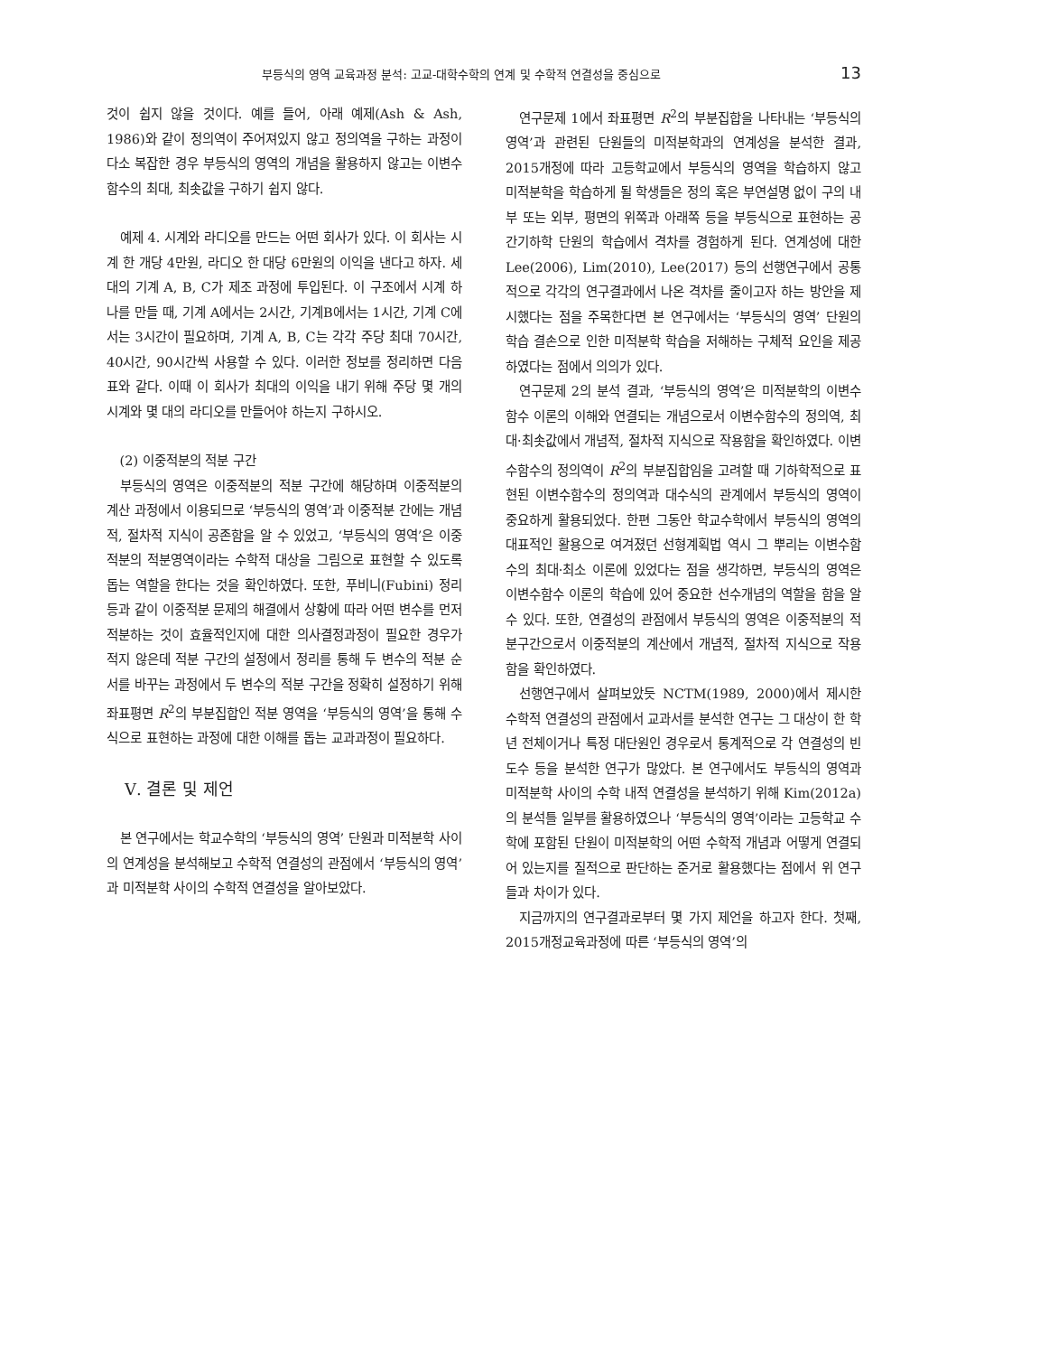부등식의 영역 교육과정 분석: 고교-대학수학의 연계 및 수학적 연결성을 중심으로 13
것이 쉽지 않을 것이다. 예를 들어, 아래 예제(Ash & Ash, 1986)와 같이 정의역이 주어져있지 않고 정의역을 구하는 과정이 다소 복잡한 경우 부등식의 영역의 개념을 활용하지 않고는 이변수함수의 최대, 최솟값을 구하기 쉽지 않다.
예제 4. 시계와 라디오를 만드는 어떤 회사가 있다. 이 회사는 시계 한 개당 4만원, 라디오 한 대당 6만원의 이익을 낸다고 하자. 세 대의 기계 A, B, C가 제조 과정에 투입된다. 이 구조에서 시계 하나를 만들 때, 기계 A에서는 2시간, 기계B에서는 1시간, 기계 C에서는 3시간이 필요하며, 기계 A, B, C는 각각 주당 최대 70시간, 40시간, 90시간씩 사용할 수 있다. 이러한 정보를 정리하면 다음 표와 같다. 이때 이 회사가 최대의 이익을 내기 위해 주당 몇 개의 시계와 몇 대의 라디오를 만들어야 하는지 구하시오.
(2) 이중적분의 적분 구간
부등식의 영역은 이중적분의 적분 구간에 해당하며 이중적분의 계산 과정에서 이용되므로 ‘부등식의 영역’과 이중적분 간에는 개념적, 절차적 지식이 공존함을 알 수 있었고, ‘부등식의 영역’은 이중적분의 적분영역이라는 수학적 대상을 그림으로 표현할 수 있도록 돕는 역할을 한다는 것을 확인하였다. 또한, 푸비니(Fubini) 정리등과 같이 이중적분 문제의 해결에서 상황에 따라 어떤 변수를 먼저 적분하는 것이 효율적인지에 대한 의사결정과정이 필요한 경우가 적지 않은데 적분 구간의 설정에서 정리를 통해 두 변수의 적분 순서를 바꾸는 과정에서 두 변수의 적분 구간을 정확히 설정하기 위해 좌표평면 R<sup>2</sup>의 부분집합인 적분 영역을 ‘부등식의 영역’을 통해 수식으로 표현하는 과정에 대한 이해를 돕는 교과과정이 필요하다.
Ⅴ. 결론 및 제언
본 연구에서는 학교수학의 ‘부등식의 영역’ 단원과 미적분학 사이의 연계성을 분석해보고 수학적 연결성의 관점에서 ‘부등식의 영역’과 미적분학 사이의 수학적 연결성을 알아보았다.
연구문제 1에서 좌표평면 R<sup>2</sup>의 부분집합을 나타내는 ‘부등식의 영역’과 관련된 단원들의 미적분학과의 연계성을 분석한 결과, 2015개정에 따라 고등학교에서 부등식의 영역을 학습하지 않고 미적분학을 학습하게 될 학생들은 정의 혹은 부연설명 없이 구의 내부 또는 외부, 평면의 위쪽과 아래쪽 등을 부등식으로 표현하는 공간기하학 단원의 학습에서 격차를 경험하게 된다. 연계성에 대한 Lee(2006), Lim(2010), Lee(2017) 등의 선행연구에서 공통적으로 각각의 연구결과에서 나온 격차를 줄이고자 하는 방안을 제시했다는 점을 주목한다면 본 연구에서는 ‘부등식의 영역’ 단원의 학습 결손으로 인한 미적분학 학습을 저해하는 구체적 요인을 제공하였다는 점에서 의의가 있다.
연구문제 2의 분석 결과, ‘부등식의 영역’은 미적분학의 이변수함수 이론의 이해와 연결되는 개념으로서 이변수함수의 정의역, 최대·최솟값에서 개념적, 절차적 지식으로 작용함을 확인하였다. 이변수함수의 정의역이 R<sup>2</sup>의 부분집합임을 고려할 때 기하학적으로 표현된 이변수함수의 정의역과 대수식의 관계에서 부등식의 영역이 중요하게 활용되었다. 한편 그동안 학교수학에서 부등식의 영역의 대표적인 활용으로 여겨졌던 선형계획법 역시 그 뿌리는 이변수함수의 최대·최소 이론에 있었다는 점을 생각하면, 부등식의 영역은 이변수함수 이론의 학습에 있어 중요한 선수개념의 역할을 함을 알 수 있다. 또한, 연결성의 관점에서 부등식의 영역은 이중적분의 적분구간으로서 이중적분의 계산에서 개념적, 절차적 지식으로 작용함을 확인하였다.
선행연구에서 살펴보았듯 NCTM(1989, 2000)에서 제시한 수학적 연결성의 관점에서 교과서를 분석한 연구는 그 대상이 한 학년 전체이거나 특정 대단원인 경우로서 통계적으로 각 연결성의 빈도수 등을 분석한 연구가 많았다. 본 연구에서도 부등식의 영역과 미적분학 사이의 수학 내적 연결성을 분석하기 위해 Kim(2012a)의 분석틀 일부를 활용하였으나 ‘부등식의 영역’이라는 고등학교 수학에 포함된 단원이 미적분학의 어떤 수학적 개념과 어떻게 연결되어 있는지를 질적으로 판단하는 준거로 활용했다는 점에서 위 연구들과 차이가 있다.
지금까지의 연구결과로부터 몇 가지 제언을 하고자 한다. 첫째, 2015개정교육과정에 따른 ‘부등식의 영역’의